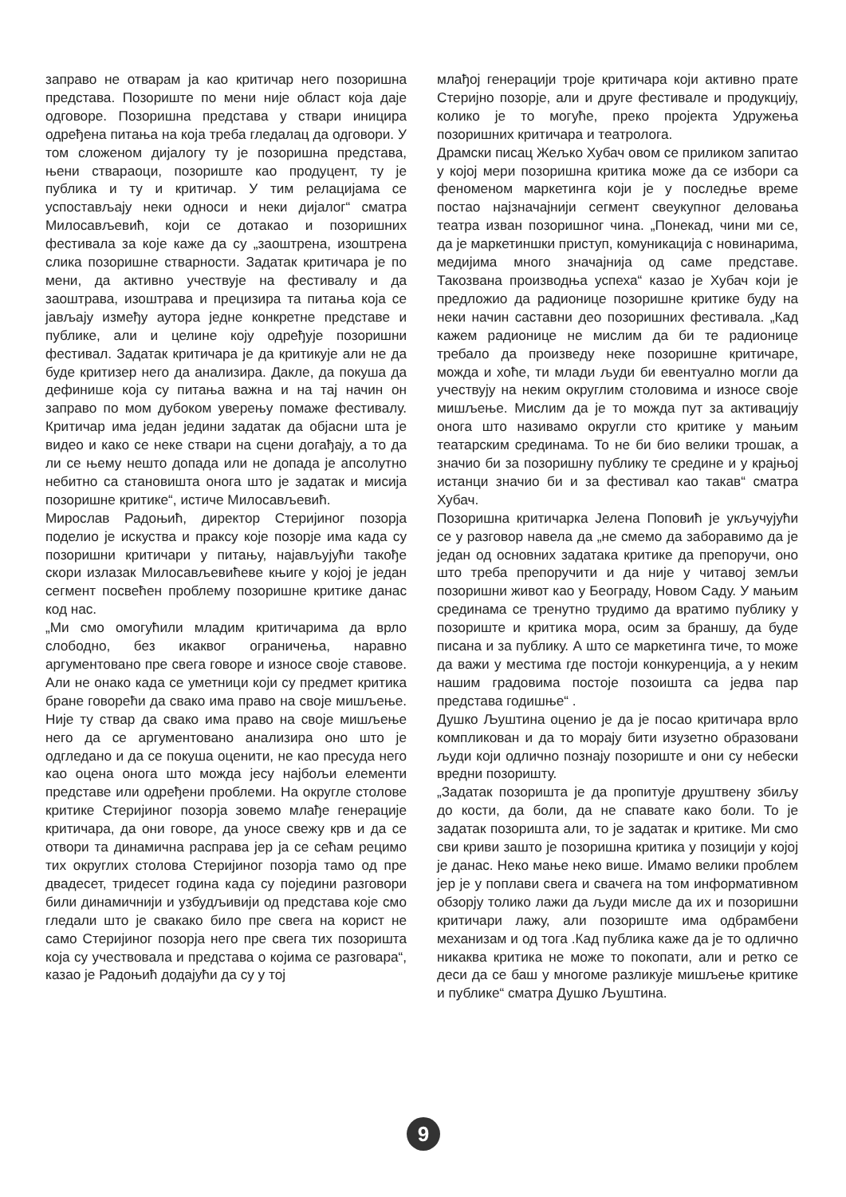заправо не отварам ја као критичар него позоришна представа. Позориште по мени није област која даје одговоре. Позоришна представа у ствари иницира одређена питања на која треба гледалац да одговори. У том сложеном дијалогу ту је позоришна представа, њени ствараоци, позориште као продуцент, ту је публика и ту и критичар. У тим релацијама се успостављају неки односи и неки дијалог“ сматра Милосављевић, који се дотакао и позоришних фестивала за које каже да су „заоштрена, изоштрена слика позоришне стварности. Задатак критичара је по мени, да активно учествује на фестивалу и да заоштрава, изоштрава и прецизира та питања која се јављају између аутора једне конкретне представе и публике, али и целине коју одређује позоришни фестивал. Задатак критичара је да критикује али не да буде критизер него да анализира. Дакле, да покуша да дефинише која су питања важна и на тај начин он заправо по мом дубоком уверењу помаже фестивалу. Критичар има један једини задатак да објасни шта је видео и како се неке ствари на сцени догађају, а то да ли се њему нешто допада или не допада је апсолутно небитно са становишта онога што је задатак и мисија позоришне критике“, истиче Милосављевић.
Мирослав Радоњић, директор Стеријиног позорја поделио је искуства и праксу које позорје има када су позоришни критичари у питању, најављујући такође скори излазак Милосављевићеве књиге у којој је један сегмент посвећен проблему позоришне критике данас код нас.
„Ми смо омогућили младим критичарима да врло слободно, без икаквог ограничења, наравно аргументовано пре свега говоре и износе своје ставове. Али не онако када се уметници који су предмет критика бране говорећи да свако има право на своје мишљење. Није ту ствар да свако има право на своје мишљење него да се аргументовано анализира оно што је одгледано и да се покуша оценити, не као пресуда него као оцена онога што можда јесу најбољи елементи представе или одређени проблеми. На округле столове критике Стеријиног позорја зовемо млађе генерације критичара, да они говоре, да уносе свежу крв и да се отвори та динамична расправа јер ја се сећам рецимо тих округлих столова Стеријиног позорја тамо од пре двадесет, тридесет година када су поједини разговори били динамичнији и узбудљивији од представа које смо гледали што је свакако било пре свега на корист не само Стеријиног позорја него пре свега тих позоришта која су учествовала и представа о којима се разговара“, казао је Радоњић додајући да су у тој
млађој генерацији троје критичара који активно прате Стеријно позорје, али и друге фестивале и продукцију, колико је то могуће, преко пројекта Удружења позоришних критичара и театролога.
Драмски писац Жељко Хубач овом се приликом запитао у којој мери позоришна критика може да се избори са феноменом маркетинга који је у последње време постао најзначајнији сегмент свеукупног деловања театра изван позоришног чина. „Понекад, чини ми се, да је маркетиншки приступ, комуникација с новинарима, медијима много значајнија од саме представе. Такозвана производња успеха“ казао је Хубач који је предложио да радионице позоришне критике буду на неки начин саставни део позоришних фестивала. „Кад кажем радионице не мислим да би те радионице требало да произведу неке позоришне критичаре, можда и хоће, ти млади људи би евентуално могли да учествују на неким округлим столовима и износе своје мишљење. Мислим да је то можда пут за активацију онога што називамо округли сто критике у мањим театарским срединама. То не би био велики трошак, а значио би за позоришну публику те средине и у крајњој истанци значио би и за фестивал као такав“ сматра Хубач.
Позоришна критичарка Јелена Поповић је укључујући се у разговор навела да „не смемо да заборавимо да је један од основних задатака критике да препоручи, оно што треба препоручити и да није у читавој земљи позоришни живот као у Београду, Новом Саду. У мањим срединама се тренутно трудимо да вратимо публику у позориште и критика мора, осим за браншу, да буде писана и за публику. А што се маркетинга тиче, то може да важи у местима где постоји конкуренција, а у неким нашим градовима постоје позоишта са једва пар представа годишње“ .
Душко Љуштина оценио је да је посао критичара врло компликован и да то морају бити изузетно образовани људи који одлично познају позориште и они су небески вредни позоришту.
„Задатак позоришта је да пропитује друштвену збиљу до кости, да боли, да не спавате како боли. То је задатак позоришта али, то је задатак и критике. Ми смо сви криви зашто је позоришна критика у позицији у којој је данас. Неко мање неко више. Имамо велики проблем јер је у поплави свега и свачега на том информативном обзорју толико лажи да људи мисле да их и позоришни критичари лажу, али позориште има одбрамбени механизам и од тога .Кад публика каже да је то одлично никаква критика не може то покопати, али и ретко се деси да се баш у многоме разликује мишљење критике и публике“ сматра Душко Љуштина.
9